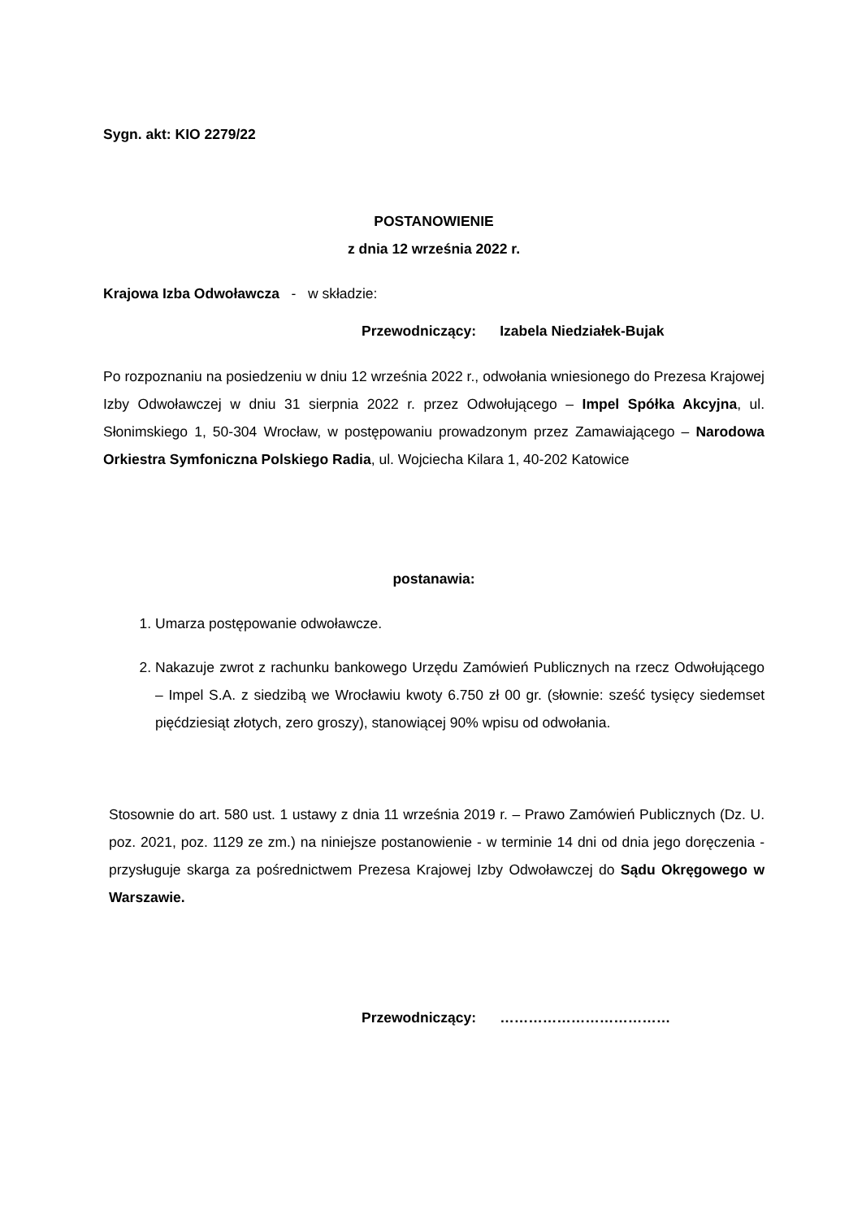Sygn. akt: KIO 2279/22
POSTANOWIENIE
z dnia 12 września 2022 r.
Krajowa Izba Odwoławcza - w składzie:
Przewodniczący: Izabela Niedziałek-Bujak
Po rozpoznaniu na posiedzeniu w dniu 12 września 2022 r., odwołania wniesionego do Prezesa Krajowej Izby Odwoławczej w dniu 31 sierpnia 2022 r. przez Odwołującego – Impel Spółka Akcyjna, ul. Słonimskiego 1, 50-304 Wrocław, w postępowaniu prowadzonym przez Zamawiającego – Narodowa Orkiestra Symfoniczna Polskiego Radia, ul. Wojciecha Kilara 1, 40-202 Katowice
postanawia:
1. Umarza postępowanie odwoławcze.
2. Nakazuje zwrot z rachunku bankowego Urzędu Zamówień Publicznych na rzecz Odwołującego – Impel S.A. z siedzibą we Wrocławiu kwoty 6.750 zł 00 gr. (słownie: sześć tysięcy siedemset pięćdziesiąt złotych, zero groszy), stanowiącej 90% wpisu od odwołania.
Stosownie do art. 580 ust. 1 ustawy z dnia 11 września 2019 r. – Prawo Zamówień Publicznych (Dz. U. poz. 2021, poz. 1129 ze zm.) na niniejsze postanowienie - w terminie 14 dni od dnia jego doręczenia - przysługuje skarga za pośrednictwem Prezesa Krajowej Izby Odwoławczej do Sądu Okręgowego w Warszawie.
Przewodniczący: ………………………………